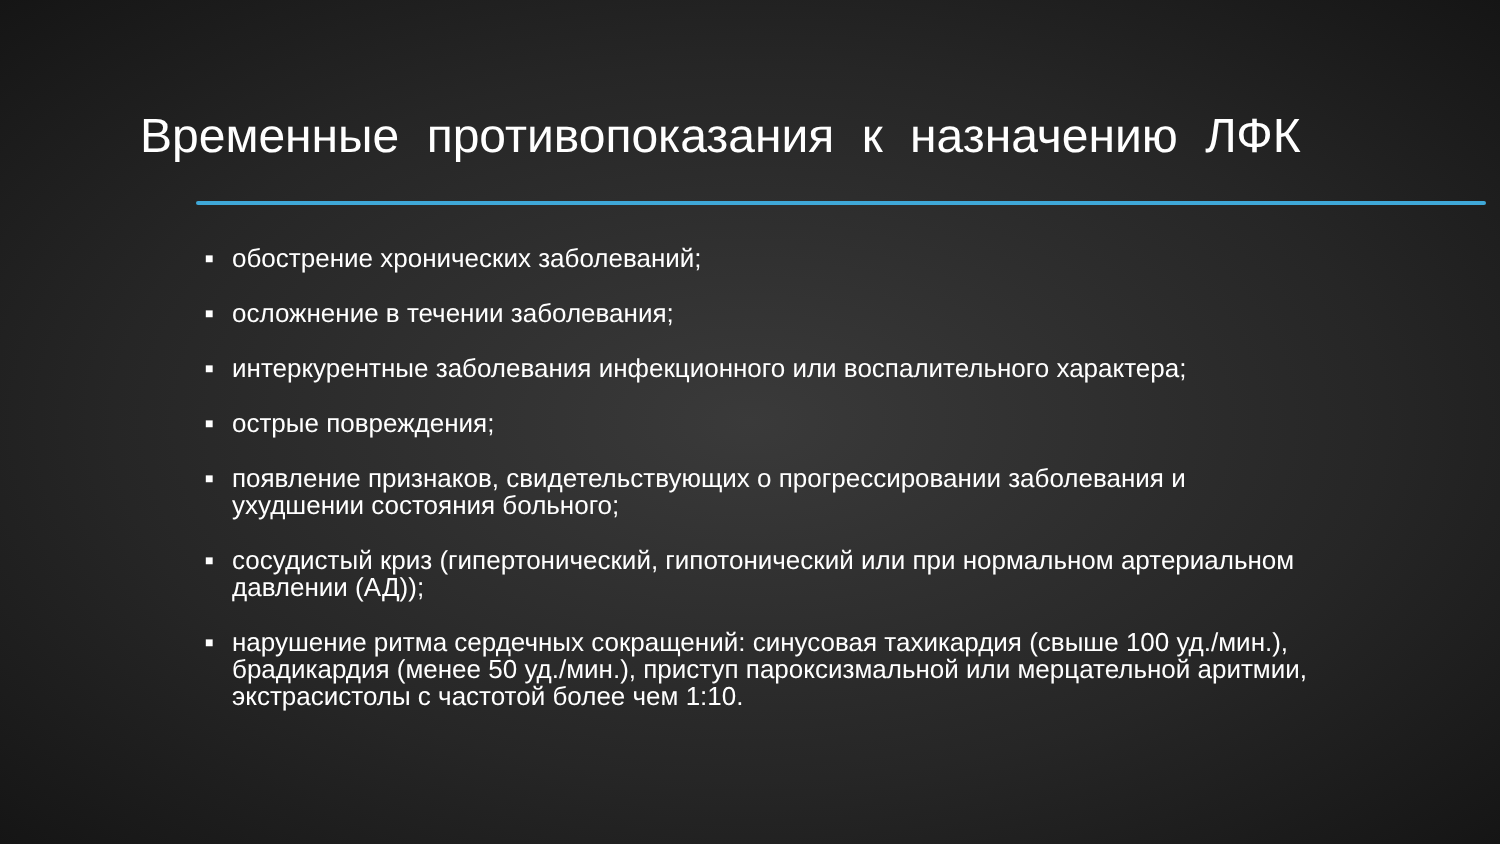Временные противопоказания к назначению ЛФК
■ обострение хронических заболеваний;
■ осложнение в течении заболевания;
■ интеркурентные заболевания инфекционного или воспалительного характера;
■ острые повреждения;
■ появление признаков, свидетельствующих о прогрессировании заболевания и ухудшении состояния больного;
■ сосудистый криз (гипертонический, гипотонический или при нормальном артериальном давлении (АД));
■ нарушение ритма сердечных сокращений: синусовая тахикардия (свыше 100 уд./мин.), брадикардия (менее 50 уд./мин.), приступ пароксизмальной или мерцательной аритмии, экстрасистолы с частотой более чем 1:10.